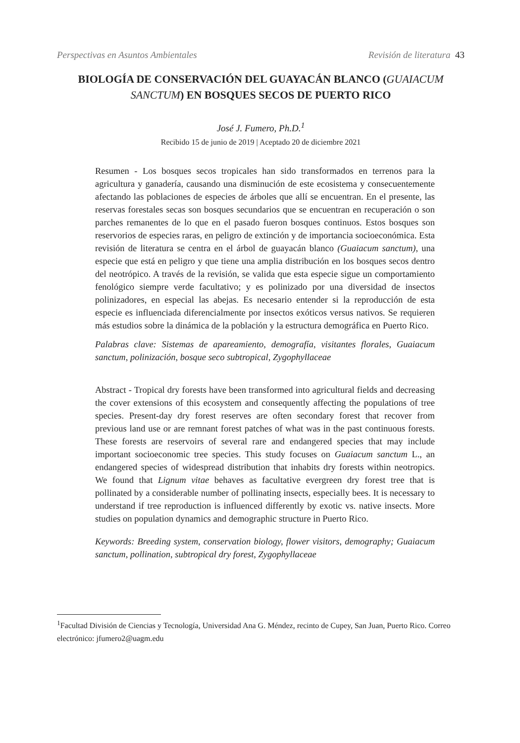Perspectivas en Asuntos Ambientales Revisión de literatura 43
BIOLOGÍA DE CONSERVACIÓN DEL GUAYACÁN BLANCO (GUAIACUM SANCTUM) EN BOSQUES SECOS DE PUERTO RICO
José J. Fumero, Ph.D.<sup>1</sup>
Recibido 15 de junio de 2019 | Aceptado 20 de diciembre 2021
Resumen - Los bosques secos tropicales han sido transformados en terrenos para la agricultura y ganadería, causando una disminución de este ecosistema y consecuentemente afectando las poblaciones de especies de árboles que allí se encuentran. En el presente, las reservas forestales secas son bosques secundarios que se encuentran en recuperación o son parches remanentes de lo que en el pasado fueron bosques continuos. Estos bosques son reservorios de especies raras, en peligro de extinción y de importancia socioeconómica. Esta revisión de literatura se centra en el árbol de guayacán blanco (Guaiacum sanctum), una especie que está en peligro y que tiene una amplia distribución en los bosques secos dentro del neotrópico. A través de la revisión, se valida que esta especie sigue un comportamiento fenológico siempre verde facultativo; y es polinizado por una diversidad de insectos polinizadores, en especial las abejas. Es necesario entender si la reproducción de esta especie es influenciada diferencialmente por insectos exóticos versus nativos. Se requieren más estudios sobre la dinámica de la población y la estructura demográfica en Puerto Rico.
Palabras clave: Sistemas de apareamiento, demografía, visitantes florales, Guaiacum sanctum, polinización, bosque seco subtropical, Zygophyllaceae
Abstract - Tropical dry forests have been transformed into agricultural fields and decreasing the cover extensions of this ecosystem and consequently affecting the populations of tree species. Present-day dry forest reserves are often secondary forest that recover from previous land use or are remnant forest patches of what was in the past continuous forests. These forests are reservoirs of several rare and endangered species that may include important socioeconomic tree species. This study focuses on Guaiacum sanctum L., an endangered species of widespread distribution that inhabits dry forests within neotropics. We found that Lignum vitae behaves as facultative evergreen dry forest tree that is pollinated by a considerable number of pollinating insects, especially bees. It is necessary to understand if tree reproduction is influenced differently by exotic vs. native insects. More studies on population dynamics and demographic structure in Puerto Rico.
Keywords: Breeding system, conservation biology, flower visitors, demography; Guaiacum sanctum, pollination, subtropical dry forest, Zygophyllaceae
<sup>1</sup> Facultad División de Ciencias y Tecnología, Universidad Ana G. Méndez, recinto de Cupey, San Juan, Puerto Rico. Correo electrónico: jfumero2@uagm.edu